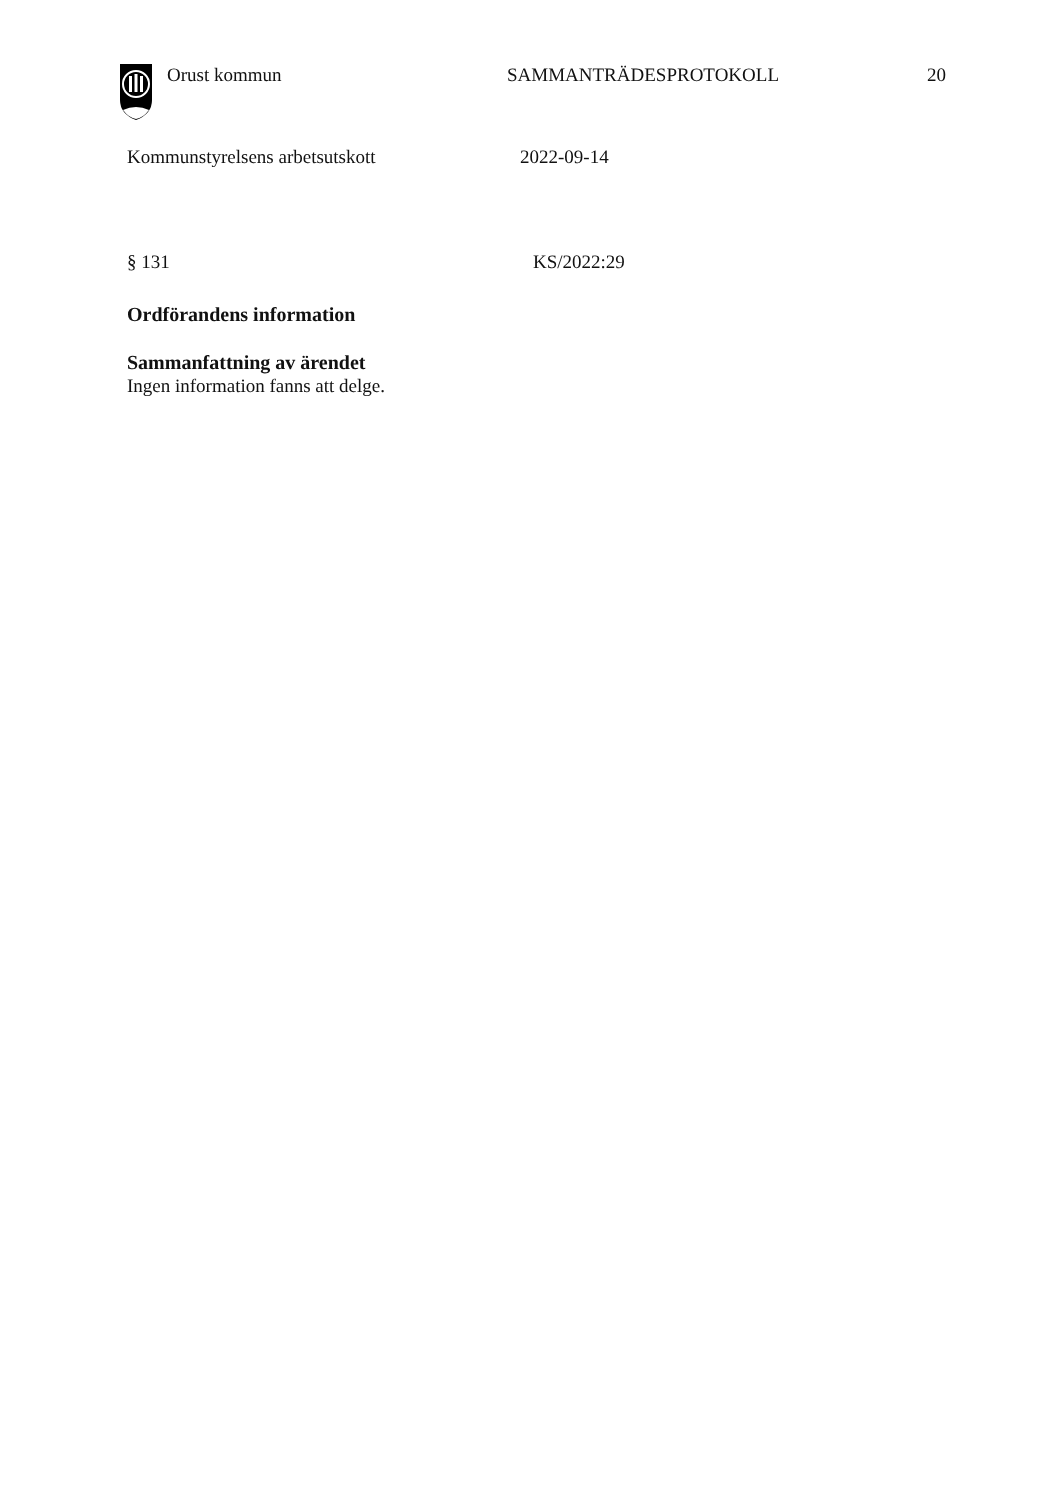Orust kommun SAMMANTRÄDESPROTOKOLL 20
Kommunstyrelsens arbetsutskott 2022-09-14
§ 131 KS/2022:29
Ordförandens information
Sammanfattning av ärendet
Ingen information fanns att delge.